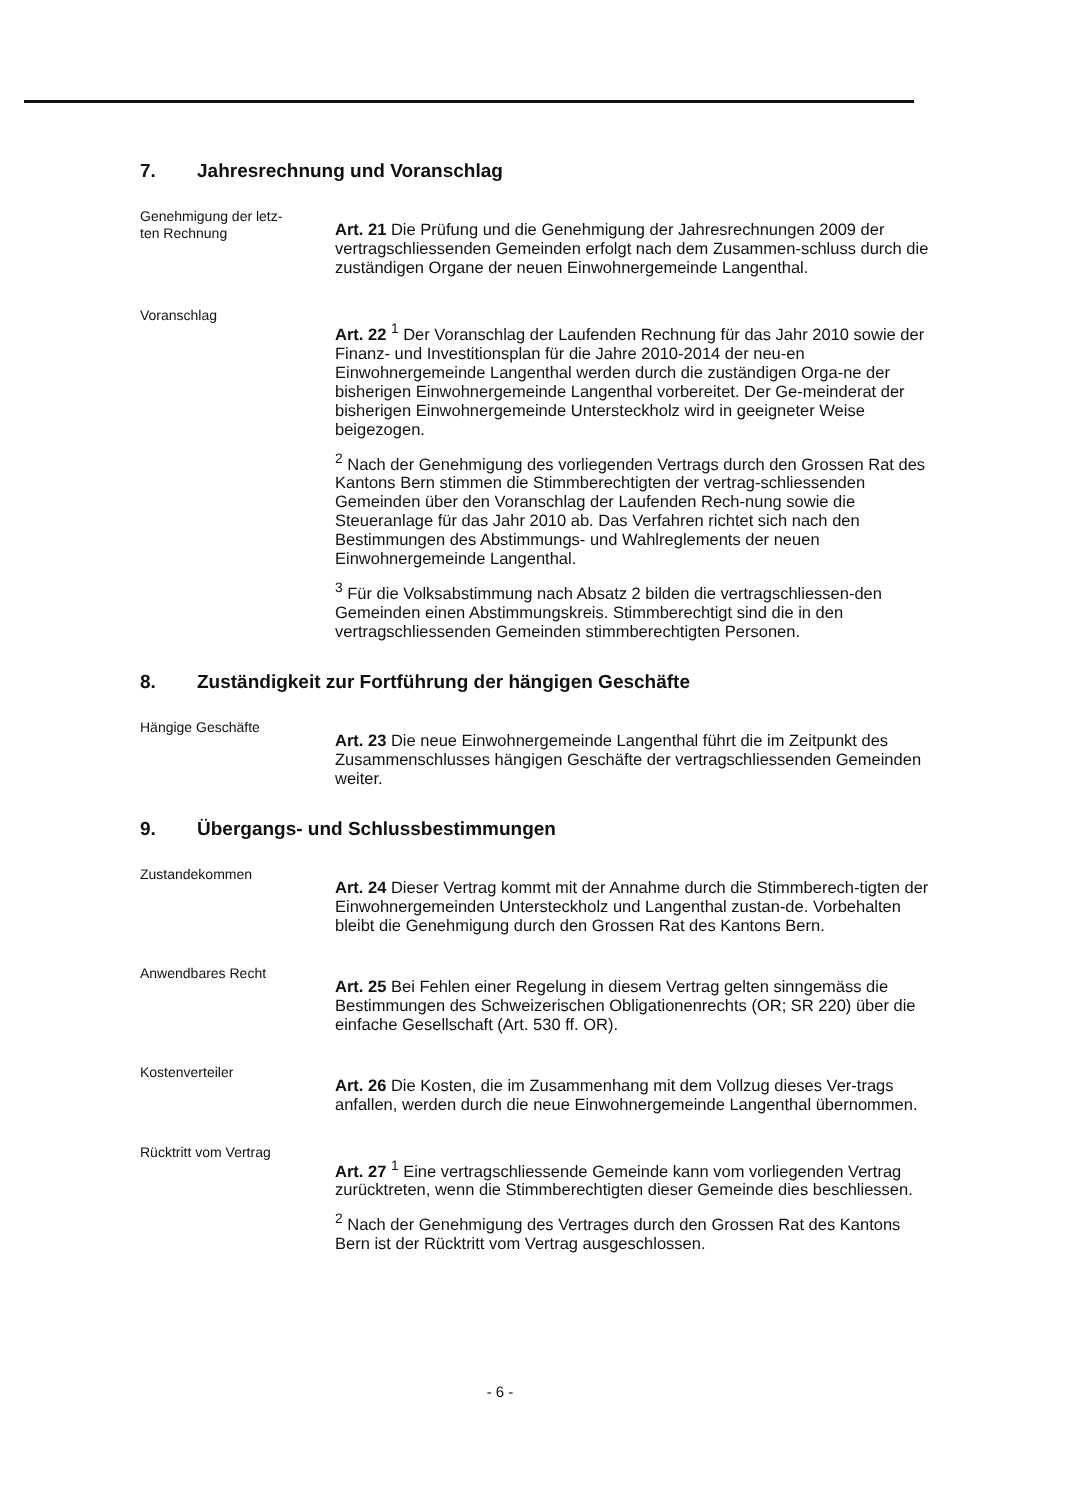7. Jahresrechnung und Voranschlag
Genehmigung der letz-
ten Rechnung
Art. 21 Die Prüfung und die Genehmigung der Jahresrechnungen 2009 der vertragschliessenden Gemeinden erfolgt nach dem Zusammen-schluss durch die zuständigen Organe der neuen Einwohnergemeinde Langenthal.
Voranschlag
Art. 22 <sup>1</sup> Der Voranschlag der Laufenden Rechnung für das Jahr 2010 sowie der Finanz- und Investitionsplan für die Jahre 2010-2014 der neu-en Einwohnergemeinde Langenthal werden durch die zuständigen Orga-ne der bisherigen Einwohnergemeinde Langenthal vorbereitet. Der Ge-meinderat der bisherigen Einwohnergemeinde Untersteckholz wird in geeigneter Weise beigezogen.
<sup>2</sup> Nach der Genehmigung des vorliegenden Vertrags durch den Grossen Rat des Kantons Bern stimmen die Stimmberechtigten der vertrag-schliessenden Gemeinden über den Voranschlag der Laufenden Rech-nung sowie die Steueranlage für das Jahr 2010 ab. Das Verfahren richtet sich nach den Bestimmungen des Abstimmungs- und Wahlreglements der neuen Einwohnergemeinde Langenthal.
<sup>3</sup> Für die Volksabstimmung nach Absatz 2 bilden die vertragschliessen-den Gemeinden einen Abstimmungskreis. Stimmberechtigt sind die in den vertragschliessenden Gemeinden stimmberechtigten Personen.
8. Zuständigkeit zur Fortführung der hängigen Geschäfte
Hängige Geschäfte
Art. 23 Die neue Einwohnergemeinde Langenthal führt die im Zeitpunkt des Zusammenschlusses hängigen Geschäfte der vertragschliessenden Gemeinden weiter.
9. Übergangs- und Schlussbestimmungen
Zustandekommen
Art. 24 Dieser Vertrag kommt mit der Annahme durch die Stimmberech-tigten der Einwohnergemeinden Untersteckholz und Langenthal zustan-de. Vorbehalten bleibt die Genehmigung durch den Grossen Rat des Kantons Bern.
Anwendbares Recht
Art. 25 Bei Fehlen einer Regelung in diesem Vertrag gelten sinngemäss die Bestimmungen des Schweizerischen Obligationenrechts (OR; SR 220) über die einfache Gesellschaft (Art. 530 ff. OR).
Kostenverteiler
Art. 26 Die Kosten, die im Zusammenhang mit dem Vollzug dieses Ver-trags anfallen, werden durch die neue Einwohnergemeinde Langenthal übernommen.
Rücktritt vom Vertrag
Art. 27 <sup>1</sup> Eine vertragschliessende Gemeinde kann vom vorliegenden Vertrag zurücktreten, wenn die Stimmberechtigten dieser Gemeinde dies beschliessen.
<sup>2</sup> Nach der Genehmigung des Vertrages durch den Grossen Rat des Kantons Bern ist der Rücktritt vom Vertrag ausgeschlossen.
- 6 -